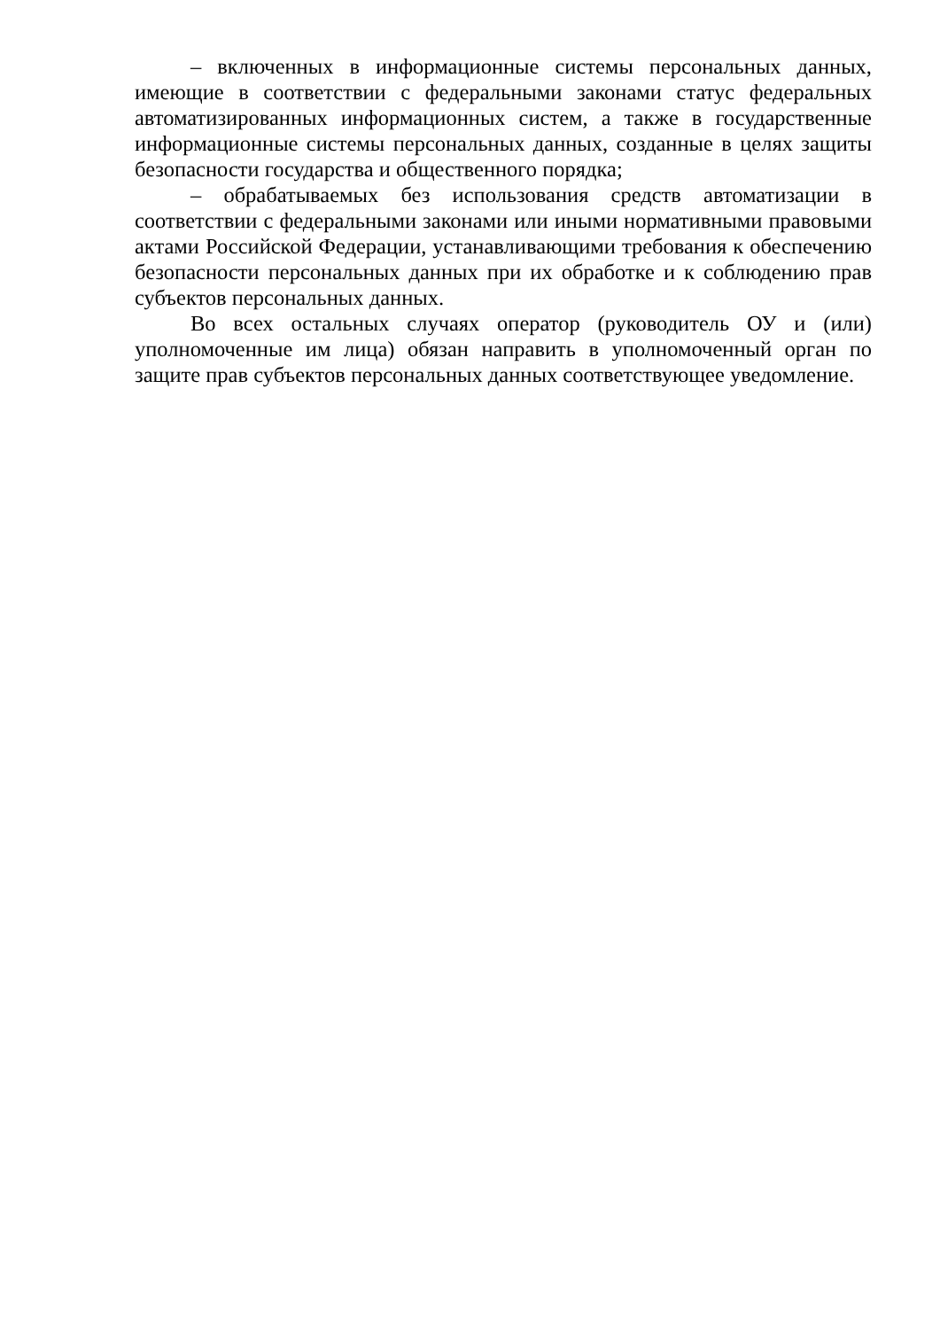– включенных в информационные системы персональных данных, имеющие в соответствии с федеральными законами статус федеральных автоматизированных информационных систем, а также в государственные информационные системы персональных данных, созданные в целях защиты безопасности государства и общественного порядка;
– обрабатываемых без использования средств автоматизации в соответствии с федеральными законами или иными нормативными правовыми актами Российской Федерации, устанавливающими требования к обеспечению безопасности персональных данных при их обработке и к соблюдению прав субъектов персональных данных.
Во всех остальных случаях оператор (руководитель ОУ и (или) уполномоченные им лица) обязан направить в уполномоченный орган по защите прав субъектов персональных данных соответствующее уведомление.